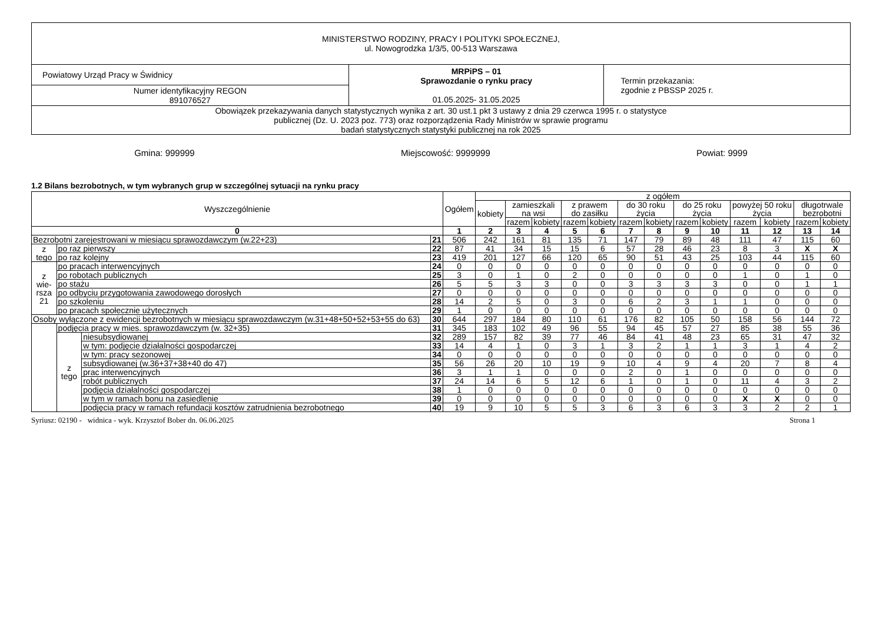| MINISTERSTWO RODZINY, PRACY I POLITYKI SPOŁECZNEJ, ul. Nowogrodzka 1/3/5, 00-513 Warszawa | | |
| Powiatowy Urząd Pracy w Świdnicy | MRPiPS – 01 Sprawozdanie o rynku pracy 01.05.2025- 31.05.2025 | Termin przekazania: zgodnie z PBSSP 2025 r. |
| Numer identyfikacyjny REGON 891076527 | | |
| Obowiązek przekazywania danych statystycznych wynika z art. 30 ust.1 pkt 3 ustawy z dnia 29 czerwca 1995 r. o statystyce publicznej (Dz. U. 2023 poz. 773) oraz rozporządzenia Rady Ministrów w sprawie programu badań statystycznych statystyki publicznej na rok 2025 | | |
Gmina: 999999 Miejscowość: 9999999 Powiat: 9999
1.2 Bilans bezrobotnych, w tym wybranych grup w szczególnej sytuacji na rynku pracy
| Wyszczególnienie | | | | Ogółem | z ogółem | | | | | | | | | | | | |
| --- | --- | --- | --- | --- | --- | --- | --- | --- | --- | --- | --- | --- | --- | --- | --- | --- | --- |
| | | | | | kobiety | zamieszkali na wsi | | z prawem do zasiłku | | do 30 roku życia | | do 25 roku życia | | powyżej 50 roku życia | | długotrwale bezrobotni | |
| | | | | | | razem | kobiety | razem | kobiety | razem | kobiety | razem | kobiety | razem | kobiety | razem | kobiety |
| 0 | | | | 1 | 2 | 3 | 4 | 5 | 6 | 7 | 8 | 9 | 10 | 11 | 12 | 13 | 14 |
| Bezrobotni zarejestrowani w miesiącu sprawozdawczym (w.22+23) | | | 21 | 506 | 242 | 161 | 81 | 135 | 71 | 147 | 79 | 89 | 48 | 111 | 47 | 115 | 60 |
| z tego | po raz pierwszy | | 22 | 87 | 41 | 34 | 15 | 15 | 6 | 57 | 28 | 46 | 23 | 8 | 3 | X | X |
| | po raz kolejny | | 23 | 419 | 201 | 127 | 66 | 120 | 65 | 90 | 51 | 43 | 25 | 103 | 44 | 115 | 60 |
| z wie- rsza 21 | po pracach interwencyjnych | | 24 | 0 | 0 | 0 | 0 | 0 | 0 | 0 | 0 | 0 | 0 | 0 | 0 | 0 | 0 |
| | po robotach publicznych | | 25 | 3 | 0 | 1 | 0 | 2 | 0 | 0 | 0 | 0 | 0 | 1 | 0 | 1 | 0 |
| | po stażu | | 26 | 5 | 5 | 3 | 3 | 0 | 0 | 3 | 3 | 3 | 3 | 0 | 0 | 1 | 1 |
| | po odbyciu przygotowania zawodowego dorosłych | | 27 | 0 | 0 | 0 | 0 | 0 | 0 | 0 | 0 | 0 | 0 | 0 | 0 | 0 | 0 |
| | po szkoleniu | | 28 | 14 | 2 | 5 | 0 | 3 | 0 | 6 | 2 | 3 | 1 | 1 | 0 | 0 | 0 |
| | po pracach społecznie użytecznych | | 29 | 1 | 0 | 0 | 0 | 0 | 0 | 0 | 0 | 0 | 0 | 0 | 0 | 0 | 0 |
| Osoby wyłączone z ewidencji bezrobotnych w miesiącu sprawozdawczym (w.31+48+50+52+53+55 do 63) | | | 30 | 644 | 297 | 184 | 80 | 110 | 61 | 176 | 82 | 105 | 50 | 158 | 56 | 144 | 72 |
| | podjęcia pracy w mies. sprawozdawczym (w. 32+35) | | 31 | 345 | 183 | 102 | 49 | 96 | 55 | 94 | 45 | 57 | 27 | 85 | 38 | 55 | 36 |
| | z tego | niesubsydiowanej | 32 | 289 | 157 | 82 | 39 | 77 | 46 | 84 | 41 | 48 | 23 | 65 | 31 | 47 | 32 |
| | | w tym: podjęcie działalności gospodarczej | 33 | 14 | 4 | 1 | 0 | 3 | 1 | 3 | 2 | 1 | 1 | 3 | 1 | 4 | 2 |
| | | w tym: pracy sezonowej | 34 | 0 | 0 | 0 | 0 | 0 | 0 | 0 | 0 | 0 | 0 | 0 | 0 | 0 | 0 |
| | | subsydiowanej (w.36+37+38+40 do 47) | 35 | 56 | 26 | 20 | 10 | 19 | 9 | 10 | 4 | 9 | 4 | 20 | 7 | 8 | 4 |
| | | prac interwencyjnych | 36 | 3 | 1 | 1 | 0 | 0 | 0 | 2 | 0 | 1 | 0 | 0 | 0 | 0 | 0 |
| | | robót publicznych | 37 | 24 | 14 | 6 | 5 | 12 | 6 | 1 | 0 | 1 | 0 | 11 | 4 | 3 | 2 |
| | | podjęcia działalności gospodarczej | 38 | 1 | 0 | 0 | 0 | 0 | 0 | 0 | 0 | 0 | 0 | 0 | 0 | 0 | 0 |
| | | w tym w ramach bonu na zasiedlenie | 39 | 0 | 0 | 0 | 0 | 0 | 0 | 0 | 0 | 0 | 0 | X | X | 0 | 0 |
| | | podjęcia pracy w ramach refundacji kosztów zatrudnienia bezrobotnego | 40 | 19 | 9 | 10 | 5 | 5 | 3 | 6 | 3 | 6 | 3 | 3 | 2 | 2 | 1 |
Syriusz: 02190 - widnica - wyk. Krzysztof Bober dn. 06.06.2025 Strona 1